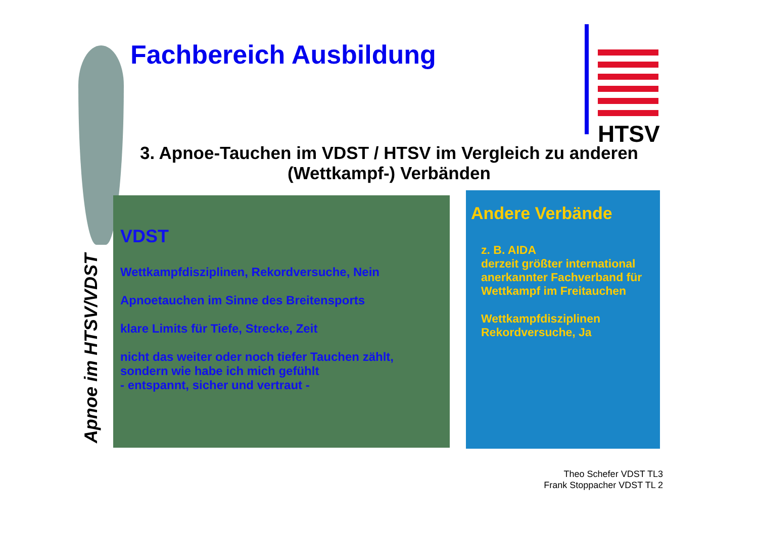Fachbereich Ausbildung HTSV
Apnoe im HTSV/VDST
3. Apnoe-Tauchen im VDST / HTSV im Vergleich zu anderen (Wettkampf-) Verbänden
VDST
Wettkampfdisziplinen, Rekordversuche, Nein
Apnoetauchen im Sinne des Breitensports
klare Limits für Tiefe, Strecke, Zeit
nicht das weiter oder noch tiefer Tauchen zählt,
sondern wie habe ich mich gefühlt
- entspannt, sicher und vertraut -
Andere Verbände
z. B. AIDA
derzeit größter international anerkannter Fachverband für Wettkampf im Freitauchen
Wettkampfdisziplinen
Rekordversuche, Ja
Theo Schefer VDST TL3
Frank Stoppacher VDST TL 2